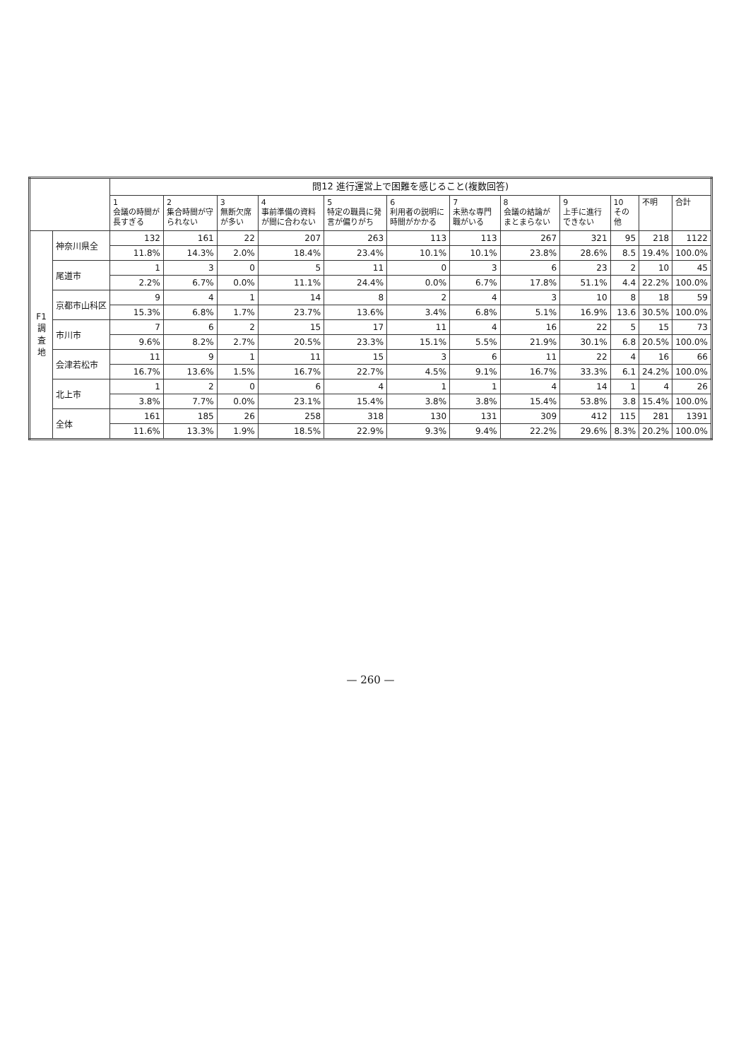| | | 問12 進行運営上で困難を感じること(複数回答) | | | | | | | | | | | |
| --- | --- | --- | --- | --- | --- | --- | --- | --- | --- | --- | --- | --- | --- |
| | | 1 会議の時間が長すぎる | 2 集合時間が守られない | 3 無断欠席が多い | 4 事前準備の資料が間に合わない | 5 特定の職員に発言が偏りがち | 6 利用者の説明に時間がかかる | 7 未熟な専門職がいる | 8 会議の結論がまとまらない | 9 上手に進行できない | 10 その他 | 不明 | 合計 |
| F1 調査地 | 神奈川県全 | 132 | 161 | 22 | 207 | 263 | 113 | 113 | 267 | 321 | 95 | 218 | 1122 |
| | | 11.8% | 14.3% | 2.0% | 18.4% | 23.4% | 10.1% | 10.1% | 23.8% | 28.6% | 8.5 | 19.4% | 100.0% |
| | 尾道市 | 1 | 3 | 0 | 5 | 11 | 0 | 3 | 6 | 23 | 2 | 10 | 45 |
| | | 2.2% | 6.7% | 0.0% | 11.1% | 24.4% | 0.0% | 6.7% | 17.8% | 51.1% | 4.4 | 22.2% | 100.0% |
| | 京都市山科区 | 9 | 4 | 1 | 14 | 8 | 2 | 4 | 3 | 10 | 8 | 18 | 59 |
| | | 15.3% | 6.8% | 1.7% | 23.7% | 13.6% | 3.4% | 6.8% | 5.1% | 16.9% | 13.6 | 30.5% | 100.0% |
| | 市川市 | 7 | 6 | 2 | 15 | 17 | 11 | 4 | 16 | 22 | 5 | 15 | 73 |
| | | 9.6% | 8.2% | 2.7% | 20.5% | 23.3% | 15.1% | 5.5% | 21.9% | 30.1% | 6.8 | 20.5% | 100.0% |
| | 会津若松市 | 11 | 9 | 1 | 11 | 15 | 3 | 6 | 11 | 22 | 4 | 16 | 66 |
| | | 16.7% | 13.6% | 1.5% | 16.7% | 22.7% | 4.5% | 9.1% | 16.7% | 33.3% | 6.1 | 24.2% | 100.0% |
| | 北上市 | 1 | 2 | 0 | 6 | 4 | 1 | 1 | 4 | 14 | 1 | 4 | 26 |
| | | 3.8% | 7.7% | 0.0% | 23.1% | 15.4% | 3.8% | 3.8% | 15.4% | 53.8% | 3.8 | 15.4% | 100.0% |
| | 全体 | 161 | 185 | 26 | 258 | 318 | 130 | 131 | 309 | 412 | 115 | 281 | 1391 |
| | | 11.6% | 13.3% | 1.9% | 18.5% | 22.9% | 9.3% | 9.4% | 22.2% | 29.6% | 8.3% | 20.2% | 100.0% |
— 260 —